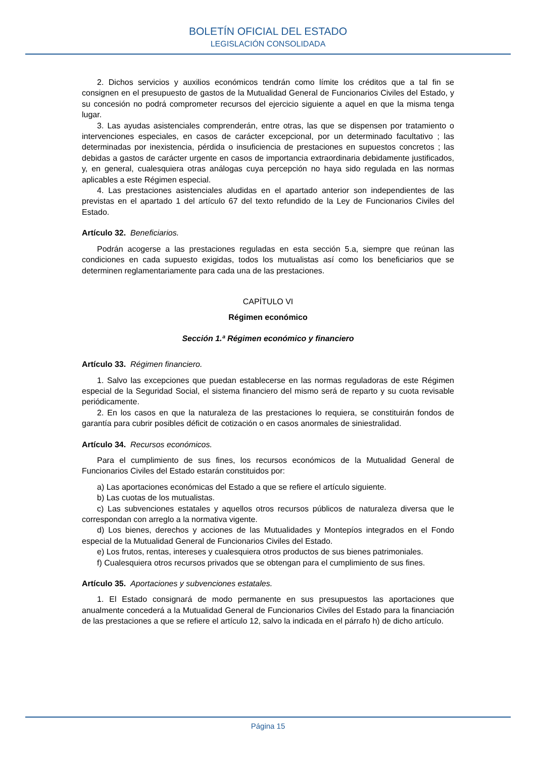BOLETÍN OFICIAL DEL ESTADO
LEGISLACIÓN CONSOLIDADA
2. Dichos servicios y auxilios económicos tendrán como límite los créditos que a tal fin se consignen en el presupuesto de gastos de la Mutualidad General de Funcionarios Civiles del Estado, y su concesión no podrá comprometer recursos del ejercicio siguiente a aquel en que la misma tenga lugar.
3. Las ayudas asistenciales comprenderán, entre otras, las que se dispensen por tratamiento o intervenciones especiales, en casos de carácter excepcional, por un determinado facultativo ; las determinadas por inexistencia, pérdida o insuficiencia de prestaciones en supuestos concretos ; las debidas a gastos de carácter urgente en casos de importancia extraordinaria debidamente justificados, y, en general, cualesquiera otras análogas cuya percepción no haya sido regulada en las normas aplicables a este Régimen especial.
4. Las prestaciones asistenciales aludidas en el apartado anterior son independientes de las previstas en el apartado 1 del artículo 67 del texto refundido de la Ley de Funcionarios Civiles del Estado.
Artículo 32. Beneficiarios.
Podrán acogerse a las prestaciones reguladas en esta sección 5.a, siempre que reúnan las condiciones en cada supuesto exigidas, todos los mutualistas así como los beneficiarios que se determinen reglamentariamente para cada una de las prestaciones.
CAPÍTULO VI
Régimen económico
Sección 1.ª Régimen económico y financiero
Artículo 33. Régimen financiero.
1. Salvo las excepciones que puedan establecerse en las normas reguladoras de este Régimen especial de la Seguridad Social, el sistema financiero del mismo será de reparto y su cuota revisable periódicamente.
2. En los casos en que la naturaleza de las prestaciones lo requiera, se constituirán fondos de garantía para cubrir posibles déficit de cotización o en casos anormales de siniestralidad.
Artículo 34. Recursos económicos.
Para el cumplimiento de sus fines, los recursos económicos de la Mutualidad General de Funcionarios Civiles del Estado estarán constituidos por:
a) Las aportaciones económicas del Estado a que se refiere el artículo siguiente.
b) Las cuotas de los mutualistas.
c) Las subvenciones estatales y aquellos otros recursos públicos de naturaleza diversa que le correspondan con arreglo a la normativa vigente.
d) Los bienes, derechos y acciones de las Mutualidades y Montepíos integrados en el Fondo especial de la Mutualidad General de Funcionarios Civiles del Estado.
e) Los frutos, rentas, intereses y cualesquiera otros productos de sus bienes patrimoniales.
f) Cualesquiera otros recursos privados que se obtengan para el cumplimiento de sus fines.
Artículo 35. Aportaciones y subvenciones estatales.
1. El Estado consignará de modo permanente en sus presupuestos las aportaciones que anualmente concederá a la Mutualidad General de Funcionarios Civiles del Estado para la financiación de las prestaciones a que se refiere el artículo 12, salvo la indicada en el párrafo h) de dicho artículo.
Página 15